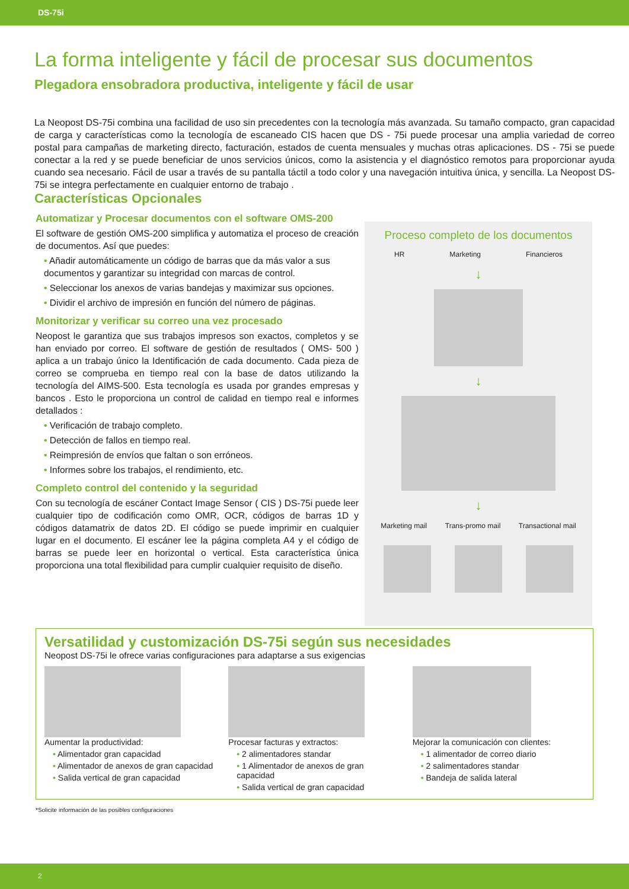DS-75i
La forma inteligente y fácil de procesar sus documentos
Plegadora ensobradora productiva, inteligente y fácil de usar
La Neopost DS-75i combina una facilidad de uso sin precedentes con la tecnología más avanzada. Su tamaño compacto, gran capacidad de carga y características como la tecnología de escaneado CIS hacen que DS - 75i puede procesar una amplia variedad de correo postal para campañas de marketing directo, facturación, estados de cuenta mensuales y muchas otras aplicaciones. DS - 75i se puede conectar a la red y se puede beneficiar de unos servicios únicos, como la asistencia y el diagnóstico remotos para proporcionar ayuda cuando sea necesario. Fácil de usar a través de su pantalla táctil a todo color y una navegación intuitiva única, y sencilla. La Neopost DS- 75i se integra perfectamente en cualquier entorno de trabajo .
Características Opcionales
Automatizar y Procesar documentos con el software OMS-200
El software de gestión OMS-200 simplifica y automatiza el proceso de creación de documentos. Así que puedes:
• Añadir automáticamente un código de barras que da más valor a sus documentos y garantizar su integridad con marcas de control.
• Seleccionar los anexos de varias bandejas y maximizar sus opciones.
• Dividir el archivo de impresión en función del número de páginas.
Monitorizar y verificar su correo una vez procesado
Neopost le garantiza que sus trabajos impresos son exactos, completos y se han enviado por correo. El software de gestión de resultados ( OMS- 500 ) aplica a un trabajo único la Identificación de cada documento. Cada pieza de correo se comprueba en tiempo real con la base de datos utilizando la tecnología del AIMS-500. Esta tecnología es usada por grandes empresas y bancos . Esto le proporciona un control de calidad en tiempo real e informes detallados :
• Verificación de trabajo completo.
• Detección de fallos en tiempo real.
• Reimpresión de envíos que faltan o son erróneos.
• Informes sobre los trabajos, el rendimiento, etc.
Completo control del contenido y la seguridad
Con su tecnología de escáner Contact Image Sensor ( CIS ) DS-75i puede leer cualquier tipo de codificación como OMR, OCR, códigos de barras 1D y códigos datamatrix de datos 2D. El código se puede imprimir en cualquier lugar en el documento. El escáner lee la página completa A4 y el código de barras se puede leer en horizontal o vertical. Esta característica única proporciona una total flexibilidad para cumplir cualquier requisito de diseño.
Proceso completo de los documentos
HR Marketing Financieros
↓
↓
↓
Marketing mail Trans-promo mail Transactional mail
Versatilidad y customización DS-75i según sus necesidades
Neopost DS-75i le ofrece varias configuraciones para adaptarse a sus exigencias
Aumentar la productividad:
• Alimentador gran capacidad
• Alimentador de anexos de gran capacidad
• Salida vertical de gran capacidad
Procesar facturas y extractos:
• 2 alimentadores standar
• 1 Alimentador de anexos de gran capacidad
• Salida vertical de gran capacidad
Mejorar la comunicación con clientes:
• 1 alimentador de correo diario
• 2 salimentadores standar
• Bandeja de salida lateral
*Solicite información de las posibles configuraciones
2